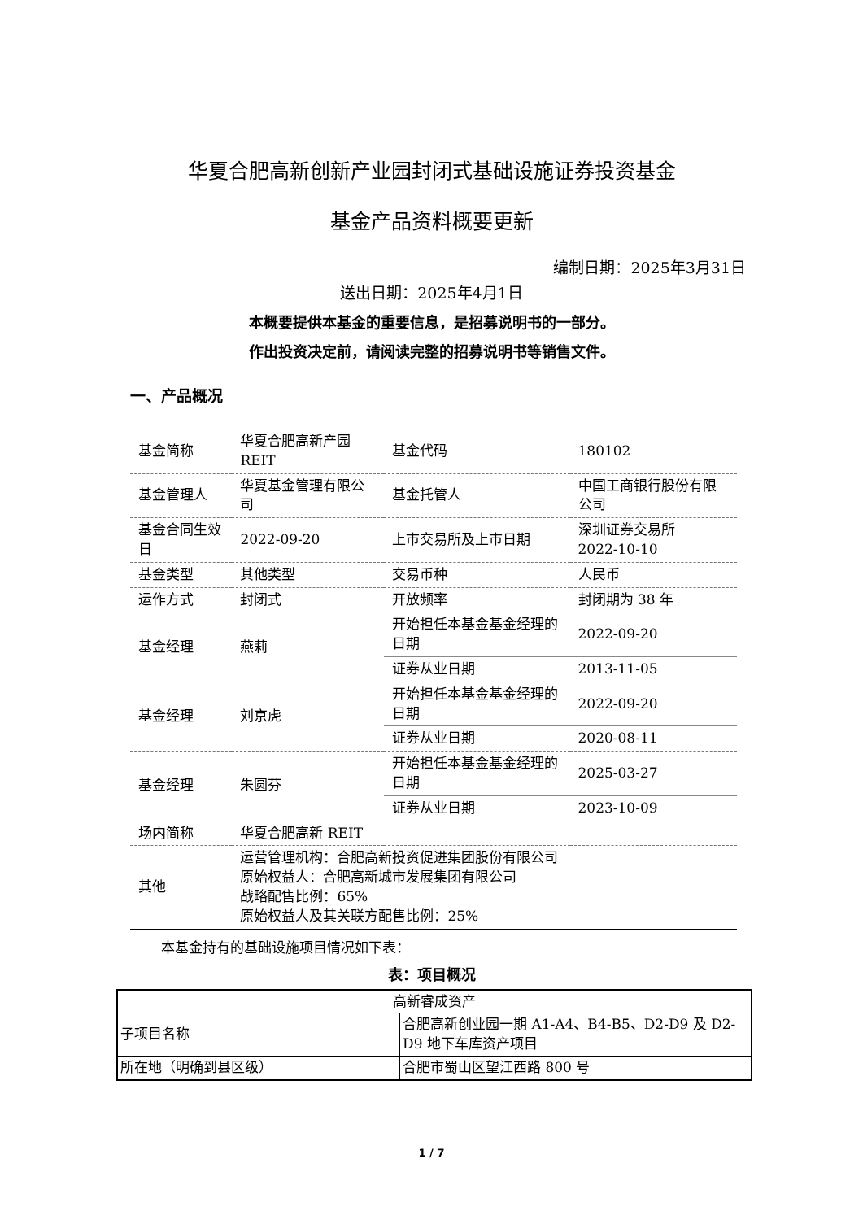华夏合肥高新创新产业园封闭式基础设施证券投资基金
基金产品资料概要更新
编制日期：2025年3月31日
送出日期：2025年4月1日
本概要提供本基金的重要信息，是招募说明书的一部分。
作出投资决定前，请阅读完整的招募说明书等销售文件。
一、产品概况
| 基金简称 | 华夏合肥高新产园 REIT | 基金代码 | 180102 |
| 基金管理人 | 华夏基金管理有限公司 | 基金托管人 | 中国工商银行股份有限公司 |
| 基金合同生效日 | 2022-09-20 | 上市交易所及上市日期 | 深圳证券交易所 2022-10-10 |
| 基金类型 | 其他类型 | 交易币种 | 人民币 |
| 运作方式 | 封闭式 | 开放频率 | 封闭期为 38 年 |
| 基金经理 | 燕莉 | 开始担任本基金基金经理的日期 | 2022-09-20 |
| | | 证券从业日期 | 2013-11-05 |
| 基金经理 | 刘京虎 | 开始担任本基金基金经理的日期 | 2022-09-20 |
| | | 证券从业日期 | 2020-08-11 |
| 基金经理 | 朱圆芬 | 开始担任本基金基金经理的日期 | 2025-03-27 |
| | | 证券从业日期 | 2023-10-09 |
| 场内简称 | 华夏合肥高新 REIT | | |
| 其他 | 运营管理机构：合肥高新投资促进集团股份有限公司 原始权益人：合肥高新城市发展集团有限公司 战略配售比例：65% 原始权益人及其关联方配售比例：25% | | |
本基金持有的基础设施项目情况如下表：
表：项目概况
| 高新睿成资产 | |
| 子项目名称 | 合肥高新创业园一期 A1-A4、B4-B5、D2-D9 及 D2-D9 地下车库资产项目 |
| 所在地（明确到县区级） | 合肥市蜀山区望江西路 800 号 |
1 / 7